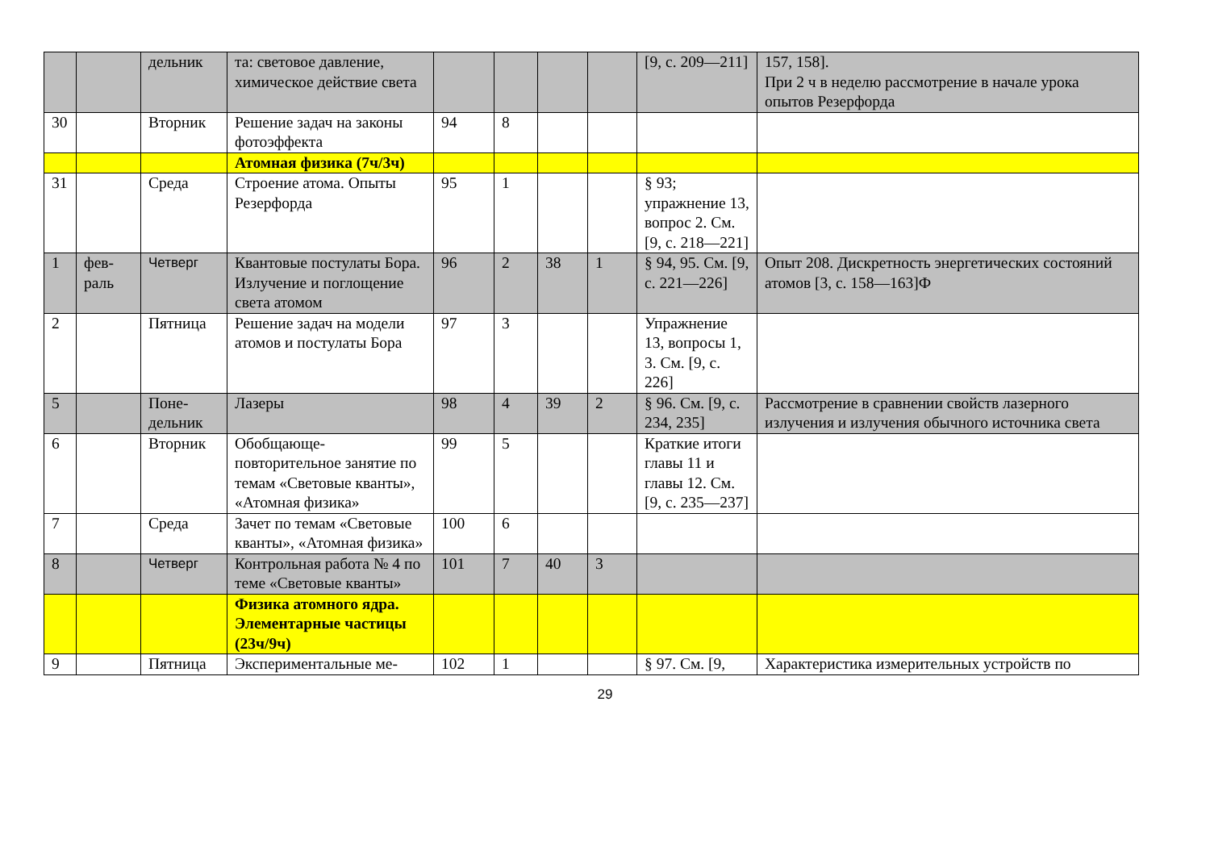| | | дельник | та: световое давление, химическое действие света | | | | | [9, с. 209—211] | 157, 158]. При 2 ч в неделю рассмотрение в начале урока опытов Резерфорда |
| 30 | | Вторник | Решение задач на законы фотоэффекта | 94 | 8 | | | | |
| | | | Атомная физика (7ч/3ч) | | | | | | |
| 31 | | Среда | Строение атома. Опыты Резерфорда | 95 | 1 | | | § 93; упражнение 13, вопрос 2. См. [9, с. 218—221] | |
| 1 | фев- раль | Четверг | Квантовые постулаты Бора. Излучение и поглощение света атомом | 96 | 2 | 38 | 1 | § 94, 95. См. [9, с. 221—226] | Опыт 208. Дискретность энергетических состояний атомов [3, с. 158—163]Ф |
| 2 | | Пятница | Решение задач на модели атомов и постулаты Бора | 97 | 3 | | | Упражнение 13, вопросы 1, 3. См. [9, с. 226] | |
| 5 | | Поне- дельник | Лазеры | 98 | 4 | 39 | 2 | § 96. См. [9, с. 234, 235] | Рассмотрение в сравнении свойств лазерного излучения и излучения обычного источника света |
| 6 | | Вторник | Обобщающе-повторительное занятие по темам «Световые кванты», «Атомная физика» | 99 | 5 | | | Краткие итоги главы 11 и главы 12. См. [9, с. 235—237] | |
| 7 | | Среда | Зачет по темам «Световые кванты», «Атомная физика» | 100 | 6 | | | | |
| 8 | | Четверг | Контрольная работа № 4 по теме «Световые кванты» | 101 | 7 | 40 | 3 | | |
| | | | Физика атомного ядра. Элементарные частицы (23ч/9ч) | | | | | | |
| 9 | | Пятница | Экспериментальные ме- | 102 | 1 | | | § 97. См. [9, | Характеристика измерительных устройств по |
29